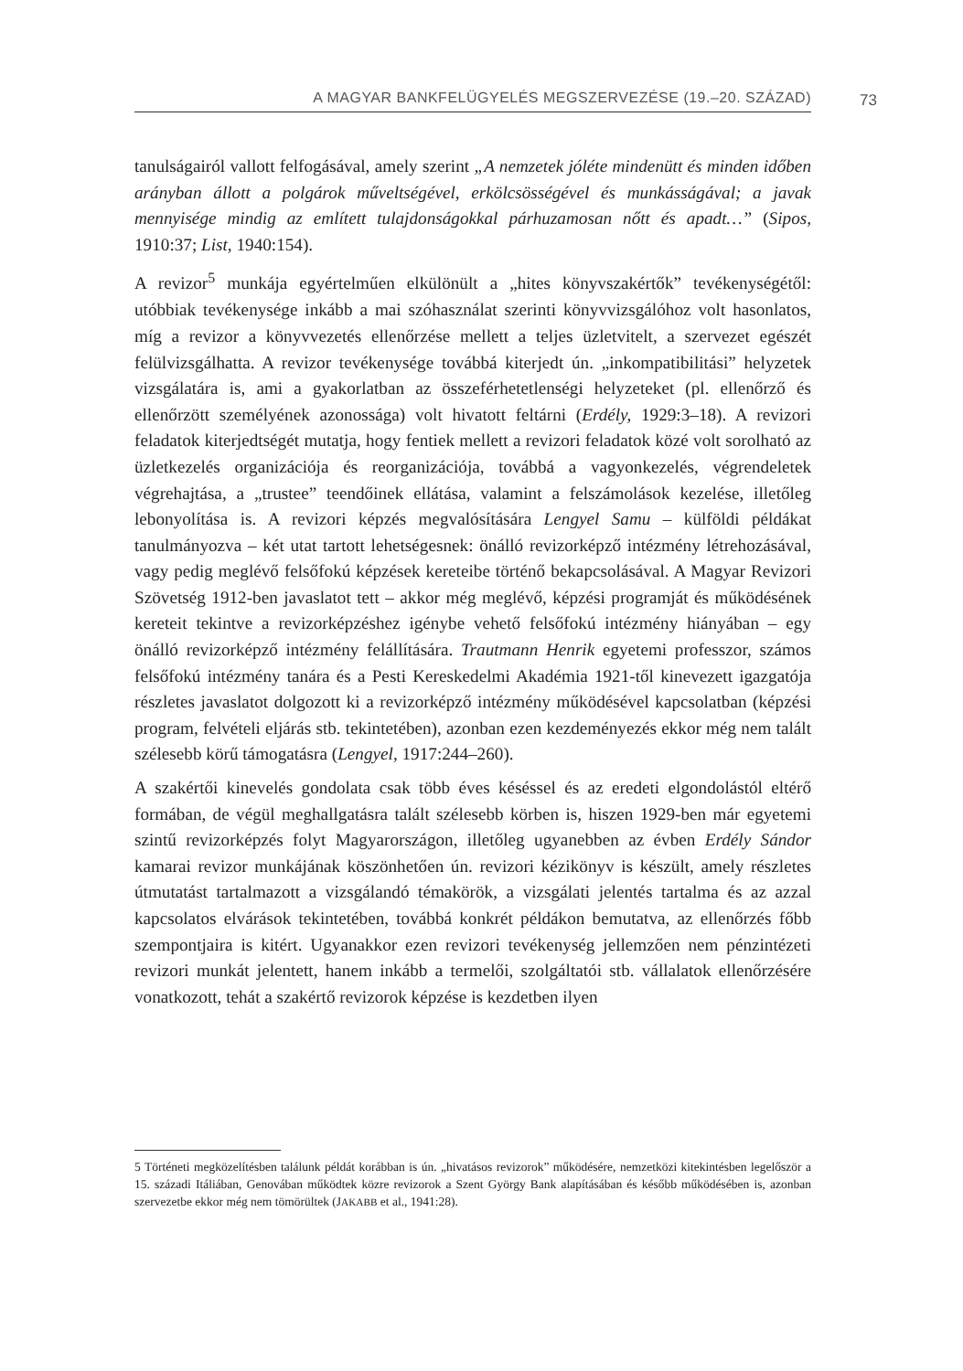A MAGYAR BANKFELÜGYELÉS MEGSZERVEZÉSE (19.–20. SZÁZAD) 73
tanulságairól vallott felfogásával, amely szerint „A nemzetek jóléte mindenütt és minden időben arányban állott a polgárok műveltségével, erkölcsösségével és munkásságával; a javak mennyisége mindig az említett tulajdonságokkal párhuzamosan nőtt és apadt…” (Sipos, 1910:37; List, 1940:154).
A revizor<sup>5</sup> munkája egyértelműen elkülönült a „hites könyvszakértők” tevékenységétől: utóbbiak tevékenysége inkább a mai szóhasználat szerinti könyvvizsgálóhoz volt hasonlatos, míg a revizor a könyvvezetés ellenőrzése mellett a teljes üzletvitelt, a szervezet egészét felülvizsgálhatta. A revizor tevékenysége továbbá kiterjedt ún. „inkompatibilitási” helyzetek vizsgálatára is, ami a gyakorlatban az összeférhetetlenségi helyzeteket (pl. ellenőrző és ellenőrzött személyének azonossága) volt hivatott feltárni (Erdély, 1929:3–18). A revizori feladatok kiterjedtségét mutatja, hogy fentiek mellett a revizori feladatok közé volt sorolható az üzletkezelés organizációja és reorganizációja, továbbá a vagyonkezelés, végrendeletek végrehajtása, a „trustee” teendőinek ellátása, valamint a felszámolások kezelése, illetőleg lebonyolítása is. A revizori képzés megvalósítására Lengyel Samu – külföldi példákat tanulmányozva – két utat tartott lehetségesnek: önálló revizorképző intézmény létrehozásával, vagy pedig meglévő felsőfokú képzések kereteibe történő bekapcsolásával. A Magyar Revizori Szövetség 1912-ben javaslatot tett – akkor még meglévő, képzési programját és működésének kereteit tekintve a revizorképzéshez igénybe vehető felsőfokú intézmény hiányában – egy önálló revizorképző intézmény felállítására. Trautmann Henrik egyetemi professzor, számos felsőfokú intézmény tanára és a Pesti Kereskedelmi Akadémia 1921-től kinevezett igazgatója részletes javaslatot dolgozott ki a revizorképző intézmény működésével kapcsolatban (képzési program, felvételi eljárás stb. tekintetében), azonban ezen kezdeményezés ekkor még nem talált szélesebb körű támogatásra (Lengyel, 1917:244–260).
A szakértői kinevelés gondolata csak több éves késéssel és az eredeti elgondolástól eltérő formában, de végül meghallgatásra talált szélesebb körben is, hiszen 1929-ben már egyetemi szintű revizorképzés folyt Magyarországon, illetőleg ugyanebben az évben Erdély Sándor kamarai revizor munkájának köszönhetően ún. revizori kézikönyv is készült, amely részletes útmutatást tartalmazott a vizsgálandó témakörök, a vizsgálati jelentés tartalma és az azzal kapcsolatos elvárások tekintetében, továbbá konkrét példákon bemutatva, az ellenőrzés főbb szempontjaira is kitért. Ugyanakkor ezen revizori tevékenység jellemzően nem pénzintézeti revizori munkát jelentett, hanem inkább a termelői, szolgáltatói stb. vállalatok ellenőrzésére vonatkozott, tehát a szakértő revizorok képzése is kezdetben ilyen
5 Történeti megközelítésben találunk példát korábban is ún. „hivatásos revizorok” működésére, nemzetközi kitekintésben legelőször a 15. századi Itáliában, Genovában működtek közre revizorok a Szent György Bank alapításában és később működésében is, azonban szervezetbe ekkor még nem tömörültek (JAKABB et al., 1941:28).